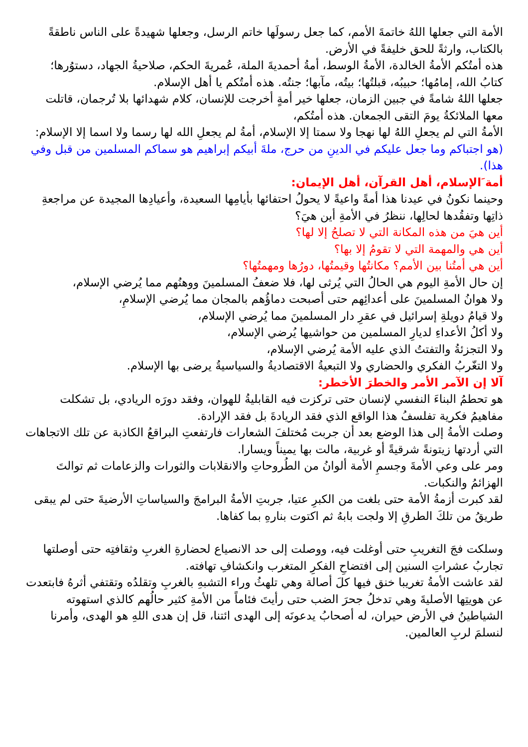الأمة التي جعلها اللهُ خاتمةَ الأمم، كما جعل رسولَها خاتم الرسل، وجعلها شهيدةً على الناس ناطقةً بالكتاب، وارثةً للحق خليفةً في الأرض.
هذه أمتُكم الأمةُ الخالدة، الأمةُ الوسط، أمةُ أحمديةَ الملة، عُمريةَ الحكم، صلاحيةُ الجهاد، دستوُرها؛ كتابُ الله، إمامُها؛ حبيبُه، قبلتُها؛ بيتُه، مآبها؛ جنتُه. هذه أمتُكم يا أهل الإسلام.
جعلها اللهُ شامةً في جبين الزمان، جعلها خير أمةٍ أخرجت للإنسان، كلام شهدائها بلا تُرجمان، قاتلت معها الملائكةُ يومَ التقى الجمعان. هذه أمتُكم،
الأمةُ التي لم يجعلِ اللهُ لها نهجا ولا سمتا إلا الإسلام، أمةُ لم يجعلِ الله لها رسما ولا اسما إلا الإسلام:
(هو اجتباكم وما جعل عليكم في الدينِ من حرج، ملةَ أبيكم إبراهيم هو سماكم المسلمين من قبل وفي هذا).
أمة َالإسلام، أهل القرآن، أهل الإيمان:
وحينما نكونُ في عيدنا هذا أمةً واعيةً لا يحولُ احتفائها بأيامِها السعيدة، وأعيادِها المجيدة عن مراجعةِ ذاتِها وتفقُدها لحالِها، ننظرُ في الأمةِ أين هيَ؟
أين هيَ من هذه المكانة التي لا تصلحُ إلا لها؟
أين هي والمهمة التي لا تقومُ إلا بها؟
أين هي أمتُنا بين الأمم؟ مكانتُها وقيمتُها، دورُها ومهمتُها؟
إن حال الأمةِ اليوم هي الحالُ التي يُرثى لها، فلا ضعفُ المسلمينَ ووهنُهم مما يُرضي الإسلام،
ولا هوانُ المسلمينَ على أعدائِهم حتى أصبحت دماؤُهم بالمجان مما يُرضي الإسلامِ،
ولا قيامُ دويلةِ إسرائيل في عقرِ دار المسلمينَ مما يُرضي الإسلام،
ولا أكلُ الأعداءِ لديارِ المسلمين من حواشيها يُرضي الإسلام،
ولا التجزئةُ والتفتتُ الذي عليه الأمة يُرضي الإسلام،
ولا التغّربُ الفكري والحضاري ولا التبعيةُ الاقتصاديةُ والسياسيةُ يرضى بها الإسلام.
آلا إن الآمر الأمر والخطرَ الأخطر:
هو تحطمُ البناءَ النفسي لإنسان حتى تركزت فيه القابليةُ للهوان، وفقد دورَه الريادي، بل تشكلت مفاهيمُ فكرية تفلسفُ هذا الواقع الذي فقد الريادةَ بل فقد الإرادة.
وصلت الأمةُ إلى هذا الوضع بعد أن جربت مُختلفَ الشعارات فارتفعتِ البراقعُ الكاذبة عن تلك الاتجاهات التي أردتها زيتونةً شرقيةً أو غربية، مالت بها يميناً ويسارا.
ومر على وعي الأمةَ وجسمِ الأمة ألوانُ من الطُروحاتِ والانقلابات والثورات والزعامات ثم توالتَ الهزائمُ والنكبات.
لقد كبرت أزمةُ الأمة حتى بلغت من الكبرِ عتيا، جربتِ الأمةُ البرامجَ والسياساتِ الأرضيةَ حتى لم يبقى طريقُ من تلكَ الطرقِ إلا ولجت بابهُ ثم اكتوت بنارهِ بما كفاها.
وسلكت فجَ التغريبِ حتى أوغلت فيه، ووصلت إلى حد الانصياع لحضارةِ الغربِ وثقافتِه حتى أوصلتها تجاربُ عشراتِ السنين إلى افتضاحِ الفكرِ المتغرب وانكشافِ تهافته.
لقد عاشت الأمةُ تغريبا خنق فيها كلَ أصالة وهي تلهثُ وراء التشبهِ بالغربِ وتقلدُه وتقتفي أثرهُ فابتعدت عن هويتِها الأصليةَ وهي تدخلُ جحرَ الضب حتى رأيتَ فئاماً من الأمةِ كثير حالُهم كالذي استهوته الشياطينُ في الأرض حيران، له أصحابُ يدعونَه إلى الهدى ائتنا، قل إن هدى اللهِ هو الهدى، وأمرنا لنسلمَ لربِ العالمين.